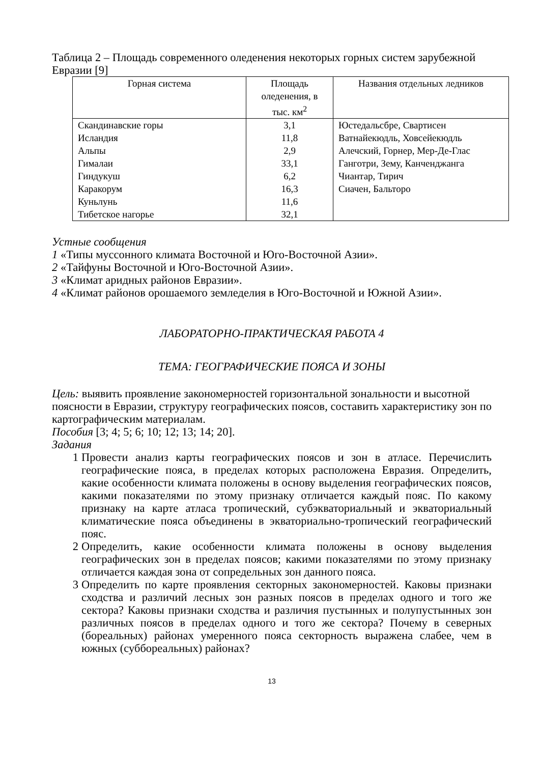Таблица 2 – Площадь современного оледенения некоторых горных систем зарубежной Евразии [9]
| Горная система | Площадь оледенения, в тыс. км<sup>2</sup> | Названия отдельных ледников |
| --- | --- | --- |
| Скандинавские горы Исландия Альпы Гималаи Гиндукуш Каракорум Куньлунь Тибетское нагорье | 3,1 11,8 2,9 33,1 6,2 16,3 11,6 32,1 | Юстедальсбре, Свартисен Ватнайекюдль, Ховсейекюдль Алечский, Горнер, Мер-Де-Глас Ганготри, Зему, Канченджанга Чиантар, Тирич Сиачен, Бальторо |
Устные сообщения
1 «Типы муссонного климата Восточной и Юго-Восточной Азии».
2 «Тайфуны Восточной и Юго-Восточной Азии».
3 «Климат аридных районов Евразии».
4 «Климат районов орошаемого земледелия в Юго-Восточной и Южной Азии».
ЛАБОРАТОРНО-ПРАКТИЧЕСКАЯ РАБОТА 4
ТЕМА: ГЕОГРАФИЧЕСКИЕ ПОЯСА И ЗОНЫ
Цель: выявить проявление закономерностей горизонтальной зональности и высотной поясности в Евразии, структуру географических поясов, составить характеристику зон по картографическим материалам.
Пособия [3; 4; 5; 6; 10; 12; 13; 14; 20].
Задания
1 Провести анализ карты географических поясов и зон в атласе. Перечислить географические пояса, в пределах которых расположена Евразия. Определить, какие особенности климата положены в основу выделения географических поясов, какими показателями по этому признаку отличается каждый пояс. По какому признаку на карте атласа тропический, субэкваториальный и экваториальный климатические пояса объединены в экваториально-тропический географический пояс.
2 Определить, какие особенности климата положены в основу выделения географических зон в пределах поясов; какими показателями по этому признаку отличается каждая зона от сопредельных зон данного пояса.
3 Определить по карте проявления секторных закономерностей. Каковы признаки сходства и различий лесных зон разных поясов в пределах одного и того же сектора? Каковы признаки сходства и различия пустынных и полупустынных зон различных поясов в пределах одного и того же сектора? Почему в северных (бореальных) районах умеренного пояса секторность выражена слабее, чем в южных (суббореальных) районах?
13